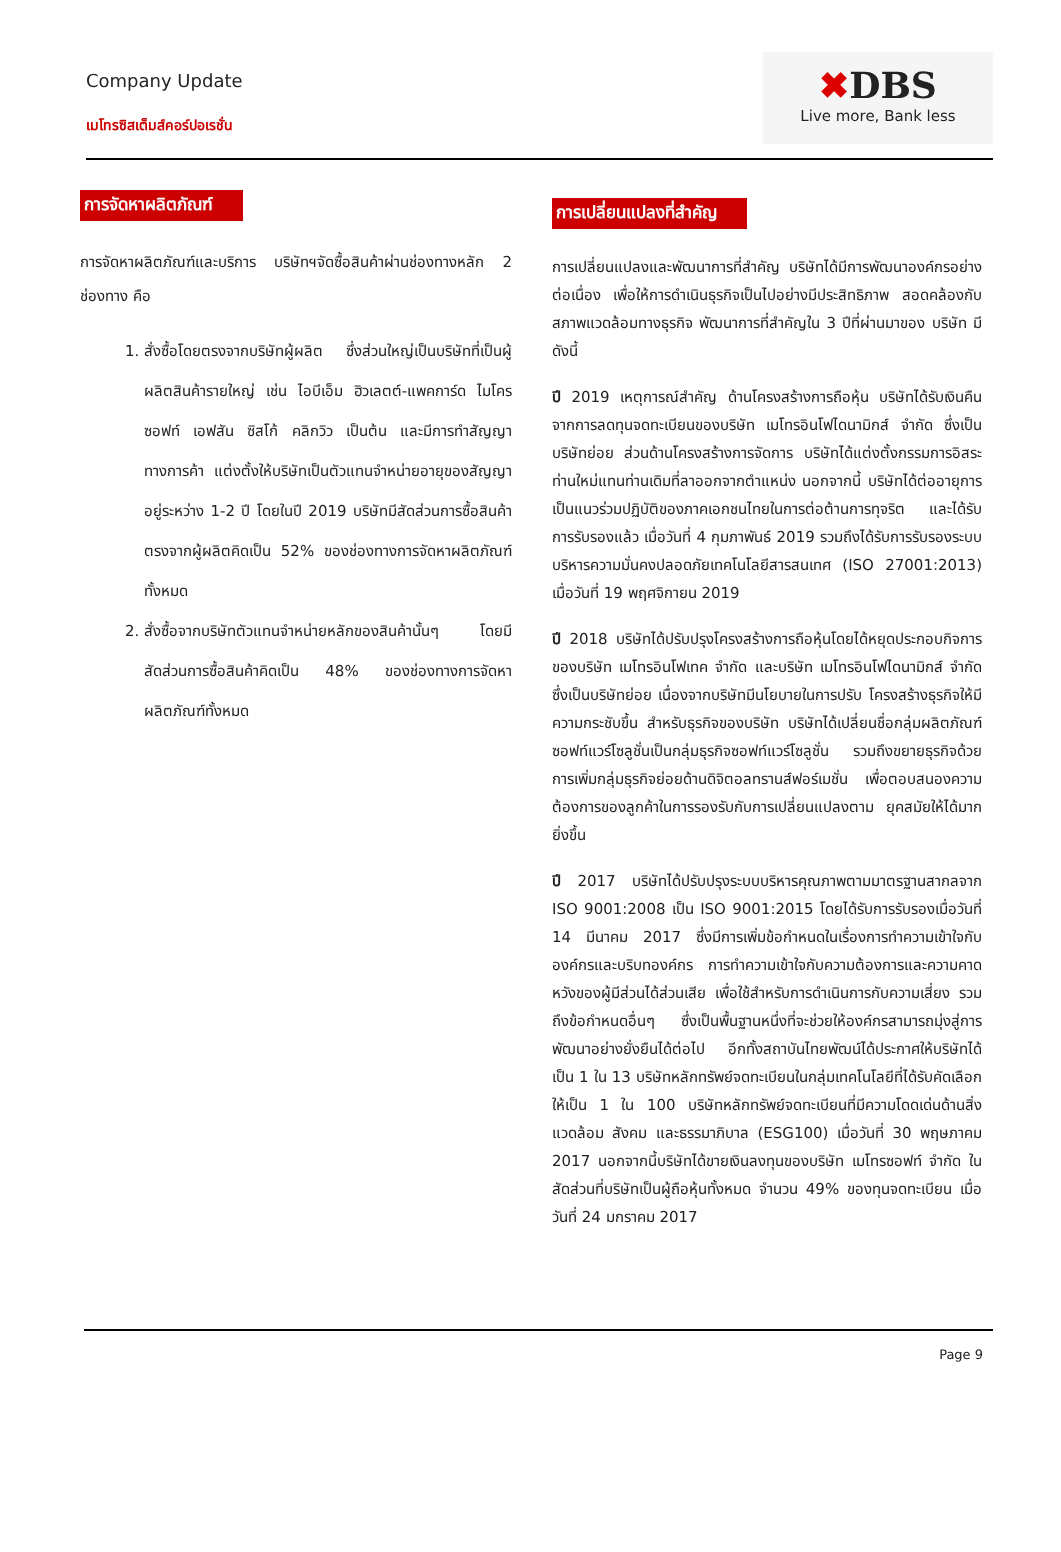Company Update
เมโทรซิสเต็มส์คอร์ปอเรชั่น
✖DBS
Live more, Bank less
การจัดหาผลิตภัณฑ์
การจัดหาผลิตภัณฑ์และบริการ บริษัทฯจัดซื้อสินค้าผ่านช่องทางหลัก 2 ช่องทาง คือ
1. สั่งซื้อโดยตรงจากบริษัทผู้ผลิต ซึ่งส่วนใหญ่เป็นบริษัทที่เป็นผู้ผลิตสินค้ารายใหญ่ เช่น ไอบีเอ็ม ฮิวเลตต์-แพคการ์ด ไมโครซอฟท์ เอฟสัน ซิสโก้ คลิกวิว เป็นต้น และมีการทำสัญญาทางการค้า แต่งตั้งให้บริษัทเป็นตัวแทนจำหน่ายอายุของสัญญาอยู่ระหว่าง 1-2 ปี โดยในปี 2019 บริษัทมีสัดส่วนการซื้อสินค้าตรงจากผู้ผลิตคิดเป็น 52% ของช่องทางการจัดหาผลิตภัณฑ์ทั้งหมด
2. สั่งซื้อจากบริษัทตัวแทนจำหน่ายหลักของสินค้านั้นๆ โดยมีสัดส่วนการซื้อสินค้าคิดเป็น 48% ของช่องทางการจัดหาผลิตภัณฑ์ทั้งหมด
การเปลี่ยนแปลงที่สำคัญ
การเปลี่ยนแปลงและพัฒนาการที่สำคัญ บริษัทได้มีการพัฒนาองค์กรอย่างต่อเนื่อง เพื่อให้การดำเนินธุรกิจเป็นไปอย่างมีประสิทธิภาพ สอดคล้องกับสภาพแวดล้อมทางธุรกิจ พัฒนาการที่สำคัญใน 3 ปีที่ผ่านมาของ บริษัท มีดังนี้
ปี 2019 เหตุการณ์สำคัญ ด้านโครงสร้างการถือหุ้น บริษัทได้รับเงินคืนจากการลดทุนจดทะเบียนของบริษัท เมโทรอินโฟไดนามิกส์ จำกัด ซึ่งเป็นบริษัทย่อย ส่วนด้านโครงสร้างการจัดการ บริษัทได้แต่งตั้งกรรมการอิสระท่านใหม่แทนท่านเดิมที่ลาออกจากตำแหน่ง นอกจากนี้ บริษัทได้ต่ออายุการเป็นแนวร่วมปฏิบัติของภาคเอกชนไทยในการต่อต้านการทุจริต และได้รับการรับรองแล้ว เมื่อวันที่ 4 กุมภาพันธ์ 2019 รวมถึงได้รับการรับรองระบบบริหารความมั่นคงปลอดภัยเทคโนโลยีสารสนเทศ (ISO 27001:2013) เมื่อวันที่ 19 พฤศจิกายน 2019
ปี 2018 บริษัทได้ปรับปรุงโครงสร้างการถือหุ้นโดยได้หยุดประกอบกิจการของบริษัท เมโทรอินโฟเทค จำกัด และบริษัท เมโทรอินโฟไดนามิกส์ จำกัด ซึ่งเป็นบริษัทย่อย เนื่องจากบริษัทมีนโยบายในการปรับ โครงสร้างธุรกิจให้มีความกระชับขึ้น สำหรับธุรกิจของบริษัท บริษัทได้เปลี่ยนชื่อกลุ่มผลิตภัณฑ์ ซอฟท์แวร์โซลูชั่นเป็นกลุ่มธุรกิจซอฟท์แวร์โซลูชั่น รวมถึงขยายธุรกิจด้วยการเพิ่มกลุ่มธุรกิจย่อยด้านดิจิตอลทรานส์ฟอร์เมชั่น เพื่อตอบสนองความต้องการของลูกค้าในการรองรับกับการเปลี่ยนแปลงตาม ยุคสมัยให้ได้มากยิ่งขึ้น
ปี 2017 บริษัทได้ปรับปรุงระบบบริหารคุณภาพตามมาตรฐานสากลจาก ISO 9001:2008 เป็น ISO 9001:2015 โดยได้รับการรับรองเมื่อวันที่ 14 มีนาคม 2017 ซึ่งมีการเพิ่มข้อกำหนดในเรื่องการทำความเข้าใจกับองค์กรและบริบทองค์กร การทำความเข้าใจกับความต้องการและความคาดหวังของผู้มีส่วนได้ส่วนเสีย เพื่อใช้สำหรับการดำเนินการกับความเสี่ยง รวมถึงข้อกำหนดอื่นๆ ซึ่งเป็นพื้นฐานหนึ่งที่จะช่วยให้องค์กรสามารถมุ่งสู่การพัฒนาอย่างยั่งยืนได้ต่อไป อีกทั้งสถาบันไทยพัฒน์ได้ประกาศให้บริษัทได้เป็น 1 ใน 13 บริษัทหลักทรัพย์จดทะเบียนในกลุ่มเทคโนโลยีที่ได้รับคัดเลือกให้เป็น 1 ใน 100 บริษัทหลักทรัพย์จดทะเบียนที่มีความโดดเด่นด้านสิ่งแวดล้อม สังคม และธรรมาภิบาล (ESG100) เมื่อวันที่ 30 พฤษภาคม 2017 นอกจากนี้บริษัทได้ขายเงินลงทุนของบริษัท เมโทรซอฟท์ จำกัด ในสัดส่วนที่บริษัทเป็นผู้ถือหุ้นทั้งหมด จำนวน 49% ของทุนจดทะเบียน เมื่อวันที่ 24 มกราคม 2017
Page 9